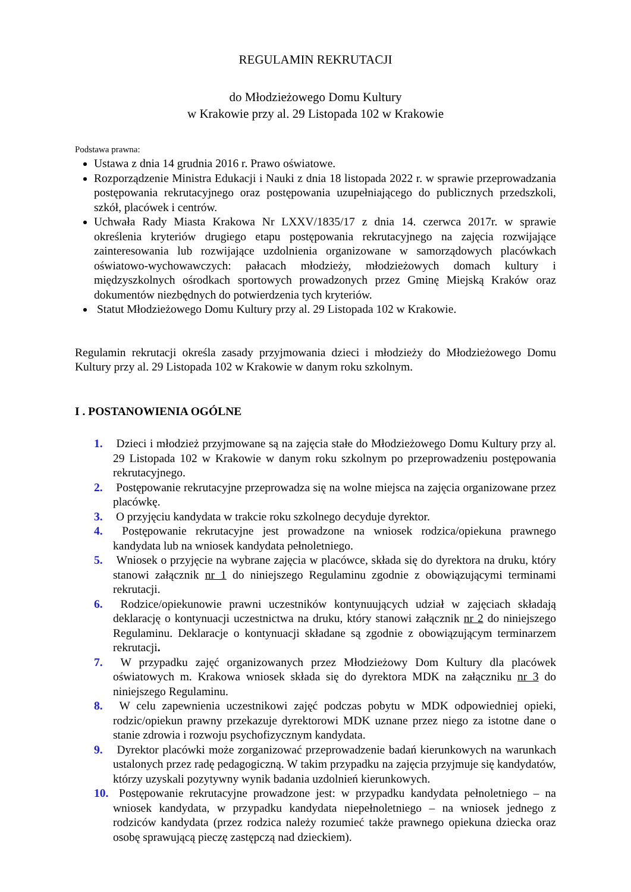REGULAMIN REKRUTACJI
do Młodzieżowego Domu Kultury
w Krakowie przy al. 29 Listopada 102 w Krakowie
Podstawa prawna:
Ustawa z dnia 14 grudnia 2016 r. Prawo oświatowe.
Rozporządzenie Ministra Edukacji i Nauki z dnia 18 listopada 2022 r. w sprawie przeprowadzania postępowania rekrutacyjnego oraz postępowania uzupełniającego do publicznych przedszkoli, szkół, placówek i centrów.
Uchwała Rady Miasta Krakowa Nr LXXV/1835/17 z dnia 14. czerwca 2017r. w sprawie określenia kryteriów drugiego etapu postępowania rekrutacyjnego na zajęcia rozwijające zainteresowania lub rozwijające uzdolnienia organizowane w samorządowych placówkach oświatowo-wychowawczych: pałacach młodzieży, młodzieżowych domach kultury i międzyszkolnych ośrodkach sportowych prowadzonych przez Gminę Miejską Kraków oraz dokumentów niezbędnych do potwierdzenia tych kryteriów.
Statut Młodzieżowego Domu Kultury przy al. 29 Listopada 102 w Krakowie.
Regulamin rekrutacji określa zasady przyjmowania dzieci i młodzieży do Młodzieżowego Domu Kultury przy al. 29 Listopada 102 w Krakowie w danym roku szkolnym.
I . POSTANOWIENIA OGÓLNE
1. Dzieci i młodzież przyjmowane są na zajęcia stałe do Młodzieżowego Domu Kultury przy al. 29 Listopada 102 w Krakowie w danym roku szkolnym po przeprowadzeniu postępowania rekrutacyjnego.
2. Postępowanie rekrutacyjne przeprowadza się na wolne miejsca na zajęcia organizowane przez placówkę.
3. O przyjęciu kandydata w trakcie roku szkolnego decyduje dyrektor.
4. Postępowanie rekrutacyjne jest prowadzone na wniosek rodzica/opiekuna prawnego kandydata lub na wniosek kandydata pełnoletniego.
5. Wniosek o przyjęcie na wybrane zajęcia w placówce, składa się do dyrektora na druku, który stanowi załącznik nr 1 do niniejszego Regulaminu zgodnie z obowiązującymi terminami rekrutacji.
6. Rodzice/opiekunowie prawni uczestników kontynuujących udział w zajęciach składają deklarację o kontynuacji uczestnictwa na druku, który stanowi załącznik nr 2 do niniejszego Regulaminu. Deklaracje o kontynuacji składane są zgodnie z obowiązującym terminarzem rekrutacji.
7. W przypadku zajęć organizowanych przez Młodzieżowy Dom Kultury dla placówek oświatowych m. Krakowa wniosek składa się do dyrektora MDK na załączniku nr 3 do niniejszego Regulaminu.
8. W celu zapewnienia uczestnikowi zajęć podczas pobytu w MDK odpowiedniej opieki, rodzic/opiekun prawny przekazuje dyrektorowi MDK uznane przez niego za istotne dane o stanie zdrowia i rozwoju psychofizycznym kandydata.
9. Dyrektor placówki może zorganizować przeprowadzenie badań kierunkowych na warunkach ustalonych przez radę pedagogiczną. W takim przypadku na zajęcia przyjmuje się kandydatów, którzy uzyskali pozytywny wynik badania uzdolnień kierunkowych.
10. Postępowanie rekrutacyjne prowadzone jest: w przypadku kandydata pełnoletniego – na wniosek kandydata, w przypadku kandydata niepełnoletniego – na wniosek jednego z rodziców kandydata (przez rodzica należy rozumieć także prawnego opiekuna dziecka oraz osobę sprawującą pieczę zastępczą nad dzieckiem).